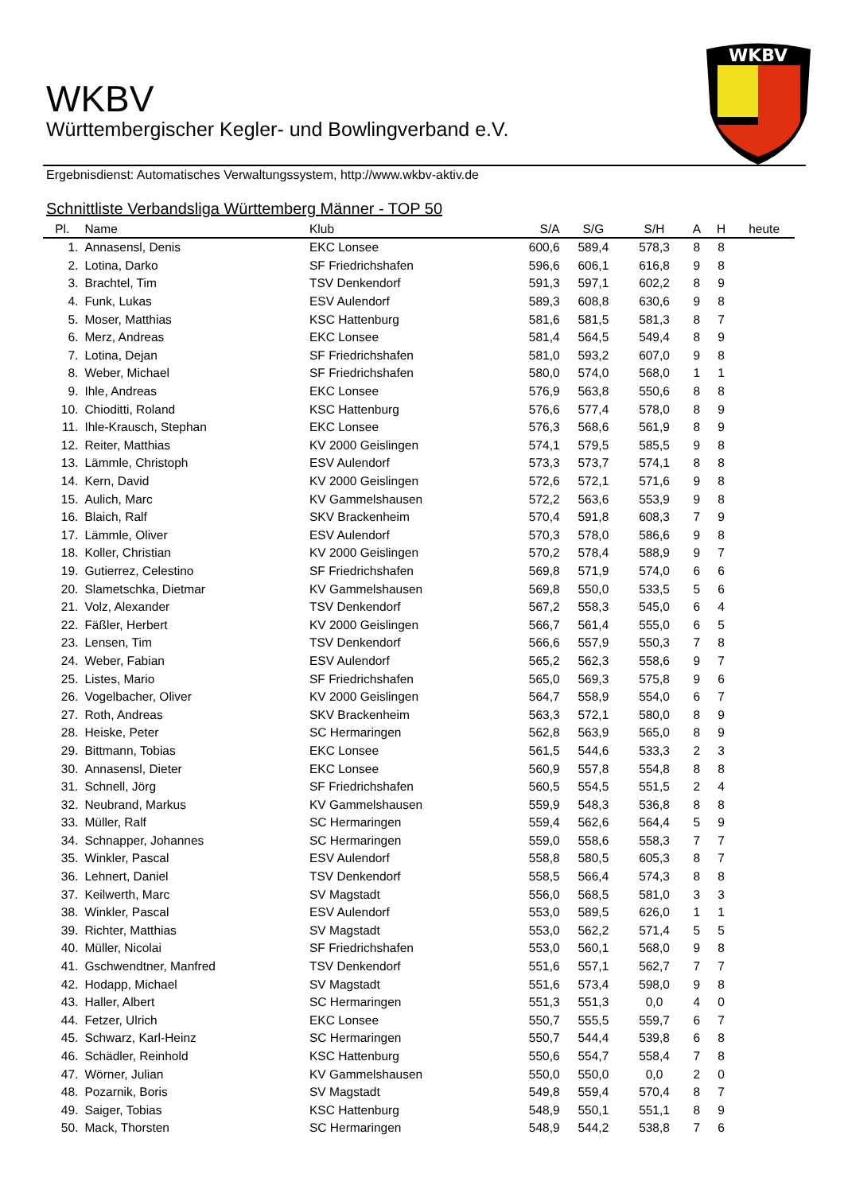WKBV
WKBV
Württembergischer Kegler- und Bowlingverband e.V.
Ergebnisdienst: Automatisches Verwaltungssystem, http://www.wkbv-aktiv.de
Schnittliste Verbandsliga Württemberg Männer - TOP 50
| Pl. | Name | Klub | S/A | S/G | S/H | A | H | heute |
| --- | --- | --- | --- | --- | --- | --- | --- | --- |
| 1. | Annasensl, Denis | EKC Lonsee | 600,6 | 589,4 | 578,3 | 8 | 8 | |
| 2. | Lotina, Darko | SF Friedrichshafen | 596,6 | 606,1 | 616,8 | 9 | 8 | |
| 3. | Brachtel, Tim | TSV Denkendorf | 591,3 | 597,1 | 602,2 | 8 | 9 | |
| 4. | Funk, Lukas | ESV Aulendorf | 589,3 | 608,8 | 630,6 | 9 | 8 | |
| 5. | Moser, Matthias | KSC Hattenburg | 581,6 | 581,5 | 581,3 | 8 | 7 | |
| 6. | Merz, Andreas | EKC Lonsee | 581,4 | 564,5 | 549,4 | 8 | 9 | |
| 7. | Lotina, Dejan | SF Friedrichshafen | 581,0 | 593,2 | 607,0 | 9 | 8 | |
| 8. | Weber, Michael | SF Friedrichshafen | 580,0 | 574,0 | 568,0 | 1 | 1 | |
| 9. | Ihle, Andreas | EKC Lonsee | 576,9 | 563,8 | 550,6 | 8 | 8 | |
| 10. | Chioditti, Roland | KSC Hattenburg | 576,6 | 577,4 | 578,0 | 8 | 9 | |
| 11. | Ihle-Krausch, Stephan | EKC Lonsee | 576,3 | 568,6 | 561,9 | 8 | 9 | |
| 12. | Reiter, Matthias | KV 2000 Geislingen | 574,1 | 579,5 | 585,5 | 9 | 8 | |
| 13. | Lämmle, Christoph | ESV Aulendorf | 573,3 | 573,7 | 574,1 | 8 | 8 | |
| 14. | Kern, David | KV 2000 Geislingen | 572,6 | 572,1 | 571,6 | 9 | 8 | |
| 15. | Aulich, Marc | KV Gammelshausen | 572,2 | 563,6 | 553,9 | 9 | 8 | |
| 16. | Blaich, Ralf | SKV Brackenheim | 570,4 | 591,8 | 608,3 | 7 | 9 | |
| 17. | Lämmle, Oliver | ESV Aulendorf | 570,3 | 578,0 | 586,6 | 9 | 8 | |
| 18. | Koller, Christian | KV 2000 Geislingen | 570,2 | 578,4 | 588,9 | 9 | 7 | |
| 19. | Gutierrez, Celestino | SF Friedrichshafen | 569,8 | 571,9 | 574,0 | 6 | 6 | |
| 20. | Slametschka, Dietmar | KV Gammelshausen | 569,8 | 550,0 | 533,5 | 5 | 6 | |
| 21. | Volz, Alexander | TSV Denkendorf | 567,2 | 558,3 | 545,0 | 6 | 4 | |
| 22. | Fäßler, Herbert | KV 2000 Geislingen | 566,7 | 561,4 | 555,0 | 6 | 5 | |
| 23. | Lensen, Tim | TSV Denkendorf | 566,6 | 557,9 | 550,3 | 7 | 8 | |
| 24. | Weber, Fabian | ESV Aulendorf | 565,2 | 562,3 | 558,6 | 9 | 7 | |
| 25. | Listes, Mario | SF Friedrichshafen | 565,0 | 569,3 | 575,8 | 9 | 6 | |
| 26. | Vogelbacher, Oliver | KV 2000 Geislingen | 564,7 | 558,9 | 554,0 | 6 | 7 | |
| 27. | Roth, Andreas | SKV Brackenheim | 563,3 | 572,1 | 580,0 | 8 | 9 | |
| 28. | Heiske, Peter | SC Hermaringen | 562,8 | 563,9 | 565,0 | 8 | 9 | |
| 29. | Bittmann, Tobias | EKC Lonsee | 561,5 | 544,6 | 533,3 | 2 | 3 | |
| 30. | Annasensl, Dieter | EKC Lonsee | 560,9 | 557,8 | 554,8 | 8 | 8 | |
| 31. | Schnell, Jörg | SF Friedrichshafen | 560,5 | 554,5 | 551,5 | 2 | 4 | |
| 32. | Neubrand, Markus | KV Gammelshausen | 559,9 | 548,3 | 536,8 | 8 | 8 | |
| 33. | Müller, Ralf | SC Hermaringen | 559,4 | 562,6 | 564,4 | 5 | 9 | |
| 34. | Schnapper, Johannes | SC Hermaringen | 559,0 | 558,6 | 558,3 | 7 | 7 | |
| 35. | Winkler, Pascal | ESV Aulendorf | 558,8 | 580,5 | 605,3 | 8 | 7 | |
| 36. | Lehnert, Daniel | TSV Denkendorf | 558,5 | 566,4 | 574,3 | 8 | 8 | |
| 37. | Keilwerth, Marc | SV Magstadt | 556,0 | 568,5 | 581,0 | 3 | 3 | |
| 38. | Winkler, Pascal | ESV Aulendorf | 553,0 | 589,5 | 626,0 | 1 | 1 | |
| 39. | Richter, Matthias | SV Magstadt | 553,0 | 562,2 | 571,4 | 5 | 5 | |
| 40. | Müller, Nicolai | SF Friedrichshafen | 553,0 | 560,1 | 568,0 | 9 | 8 | |
| 41. | Gschwendtner, Manfred | TSV Denkendorf | 551,6 | 557,1 | 562,7 | 7 | 7 | |
| 42. | Hodapp, Michael | SV Magstadt | 551,6 | 573,4 | 598,0 | 9 | 8 | |
| 43. | Haller, Albert | SC Hermaringen | 551,3 | 551,3 | 0,0 | 4 | 0 | |
| 44. | Fetzer, Ulrich | EKC Lonsee | 550,7 | 555,5 | 559,7 | 6 | 7 | |
| 45. | Schwarz, Karl-Heinz | SC Hermaringen | 550,7 | 544,4 | 539,8 | 6 | 8 | |
| 46. | Schädler, Reinhold | KSC Hattenburg | 550,6 | 554,7 | 558,4 | 7 | 8 | |
| 47. | Wörner, Julian | KV Gammelshausen | 550,0 | 550,0 | 0,0 | 2 | 0 | |
| 48. | Pozarnik, Boris | SV Magstadt | 549,8 | 559,4 | 570,4 | 8 | 7 | |
| 49. | Saiger, Tobias | KSC Hattenburg | 548,9 | 550,1 | 551,1 | 8 | 9 | |
| 50. | Mack, Thorsten | SC Hermaringen | 548,9 | 544,2 | 538,8 | 7 | 6 | |